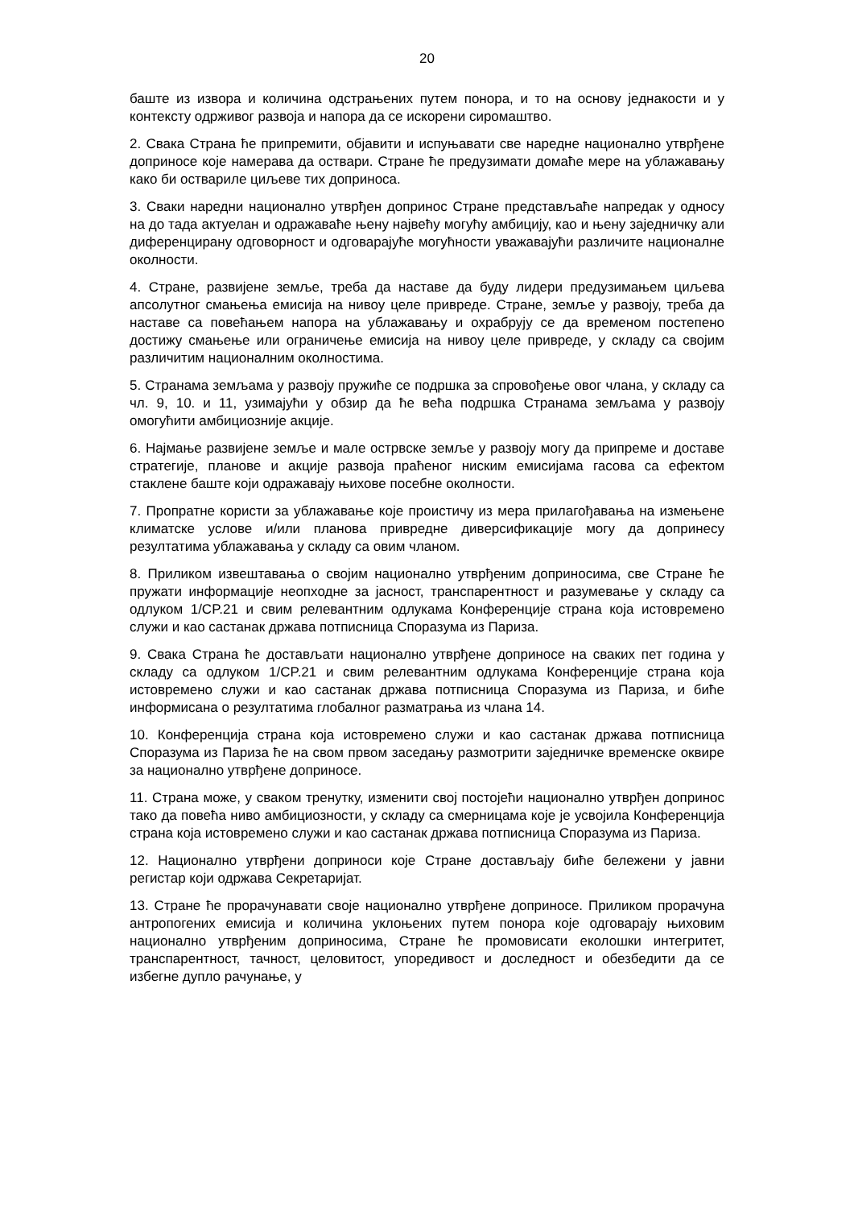20
баште из извора и количина одстрањених путем понора, и то на основу једнакости и у контексту одрживог развоја и напора да се искорени сиромаштво.
2. Свака Страна ће припремити, објавити и испуњавати све наредне национално утврђене доприносе које намерава да оствари. Стране ће предузимати домаће мере на ублажавању како би оствариле циљеве тих доприноса.
3. Сваки наредни национално утврђен допринос Стране представљаће напредак у односу на до тада актуелан и одражаваће њену највећу могућу амбицију, као и њену заједничку али диференцирану одговорност и одговарајуће могућности уважавајући различите националне околности.
4. Стране, развијене земље, треба да наставе да буду лидери предузимањем циљева апсолутног смањења емисија на нивоу целе привреде. Стране, земље у развоју, треба да наставе са повећањем напора на ублажавању и охрабрују се да временом постепено достижу смањење или ограничење емисија на нивоу целе привреде, у складу са својим различитим националним околностима.
5. Странама земљама у развоју пружиће се подршка за спровођење овог члана, у складу са чл. 9, 10. и 11, узимајући у обзир да ће већа подршка Странама земљама у развоју омогућити амбициозније акције.
6. Најмање развијене земље и мале острвске земље у развоју могу да припреме и доставе стратегије, планове и акције развоја праћеног ниским емисијама гасова са ефектом стаклене баште који одражавају њихове посебне околности.
7. Пропратне користи за ублажавање које проистичу из мера прилагођавања на измењене климатске услове и/или планова привредне диверсификације могу да допринесу резултатима ублажавања у складу са овим чланом.
8. Приликом извештавања о својим национално утврђеним доприносима, све Стране ће пружати информације неопходне за јасност, транспарентност и разумевање у складу са одлуком 1/CP.21 и свим релевантним одлукама Конференције страна која истовремено служи и као састанак држава потписница Споразума из Париза.
9. Свака Страна ће достављати национално утврђене доприносе на сваких пет година у складу са одлуком 1/CP.21 и свим релевантним одлукама Конференције страна која истовремено служи и као састанак држава потписница Споразума из Париза, и биће информисана о резултатима глобалног разматрања из члана 14.
10. Конференција страна која истовремено служи и као састанак држава потписница Споразума из Париза ће на свом првом заседању размотрити заједничке временске оквире за национално утврђене доприносе.
11. Страна може, у сваком тренутку, изменити свој постојећи национално утврђен допринос тако да повећа ниво амбициозности, у складу са смерницама које је усвојила Конференција страна која истовремено служи и као састанак држава потписница Споразума из Париза.
12. Национално утврђени доприноси које Стране достављају биће бележени у јавни регистар који одржава Секретаријат.
13. Стране ће прорачунавати своје национално утврђене доприносе. Приликом прорачуна антропогених емисија и количина уклоњених путем понора које одговарају њиховим национално утврђеним доприносима, Стране ће промовисати еколошки интегритет, транспарентност, тачност, целовитост, упоредивост и доследност и обезбедити да се избегне дупло рачунање, у